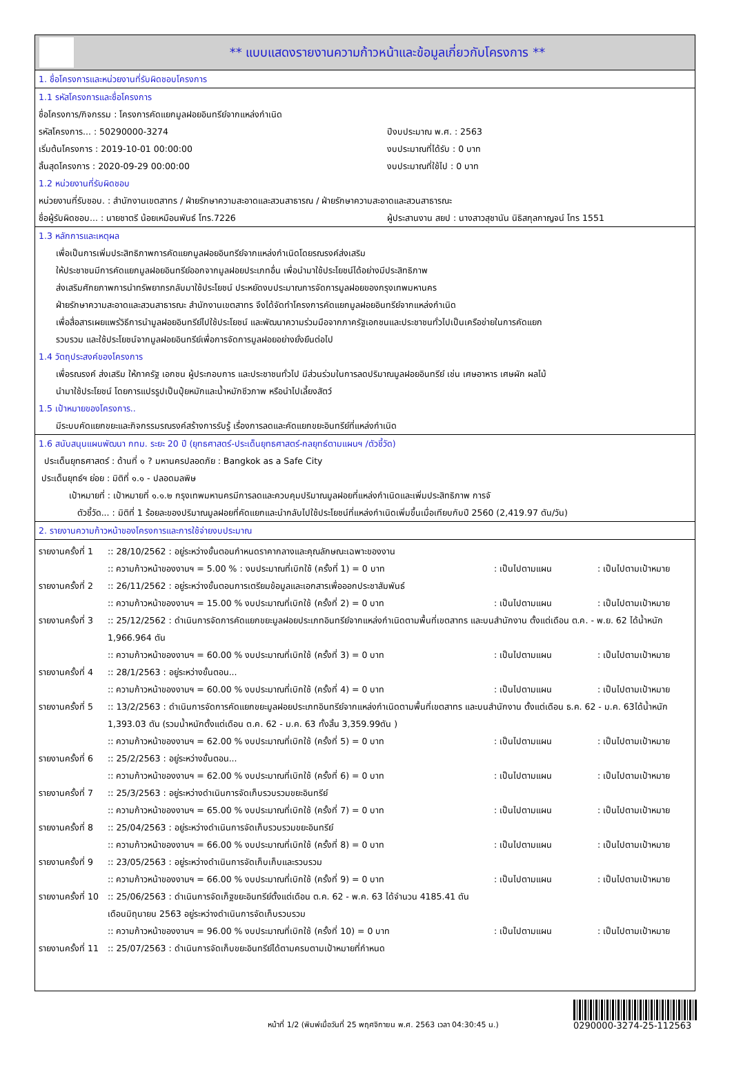** แบบแสดงรายงานความก้าวหน้าและข้อมูลเกี่ยวกับโครงการ **
1. ชื่อโครงการและหน่วยงานที่รับผิดชอบโครงการ
1.1 รหัสโครงการและชื่อโครงการ
ชื่อโครงการ/กิจกรรม : โครงการคัดแยกมูลฝอยอินทรีย์จากแหล่งกำเนิด
รหัสโครงการ... : 50290000-3274 ปีงบประมาณ พ.ศ. : 2563
เริ่มต้นโครงการ : 2019-10-01 00:00:00 งบประมาณที่ได้รับ : 0 บาท
สิ้นสุดโครงการ : 2020-09-29 00:00:00 งบประมาณที่ใช้ไป : 0 บาท
1.2 หน่วยงานที่รับผิดชอบ
หน่วยงานที่รับชอบ. : สำนักงานเขตสาทร / ฝ่ายรักษาความสะอาดและสวนสาธารณ / ฝ่ายรักษาความสะอาดและสวนสาธารณะ
ชื่อผู้รับผิดชอบ... : นายชาตรี น้อยเหมือนพันธ์ โทร.7226 ผู้ประสานงาน สยป : นางสาวสุชานัน นิธิสกุลกาญจน์ โทร 1551
1.3 หลักการและเหตุผล
เพื่อเป็นการเพิ่มประสิทธิภาพการคัดแยกมูลฝอยอินทรีย์จากแหล่งกำเนิดโดยรณรงค์ส่งเสริม
ให้ประชาชนมีการคัดแยกมูลฝอยอินทรีย์ออกจากมูลฝอยประเภทอื่น เพื่อนำมาใช้ประโยชน์ได้อย่างมีประสิทธิภาพ
ส่งเสริมศักยภาพการนำทรัพยากรกลับมาใช้ประโยชน์ ประหยัดงบประมาณการจัดการมูลฝอยของกรุงเทพมหานคร
ฝ่ายรักษาความสะอาดและสวนสาธารณะ สำนักงานเขตสาทร จึงได้จัดทำโครงการคัดแยกมูลฝอยอินทรีย์จากแหล่งกำเนิด
เพื่อสื่อสารเผยแพร่วิธีการนำมูลฝอยอินทรีย์ไปใช้ประโยชน์ และพัฒนาความร่วมมือจากภาครัฐเอกชนและประชาชนทั่วไปเป็นเครือข่ายในการคัดแยก
รวบรวม และใช้ประโยชน์จากมูลฝอยอินทรีย์เพื่อการจัดการมูลฝอยอย่างยั่งยืนต่อไป
1.4 วัตถุประสงค์ของโครงการ
เพื่อรณรงค์ ส่งเสริม ให้ภาครัฐ เอกชน ผู้ประกอบการ และประชาชนทั่วไป มีส่วนร่วมในการลดปริมาณมูลฝอยอินทรีย์ เช่น เศษอาหาร เศษผัก ผลไม้
นำมาใช้ประโยชน์ โดยการแปรรูปเป็นปุ๋ยหมักและน้ำหมักชีวภาพ หรือนำไปเลี้ยงสัตว์
1.5 เป้าหมายของโครงการ..
มีระบบคัดแยกขยะและกิจกรรมรณรงค์สร้างการรับรู้ เรื่องการลดและคัดแยกขยะอินทรีย์ที่แหล่งกำเนิด
1.6 สนับสนุนแผนพัฒนา กทม. ระยะ 20 ปี (ยุทธศาสตร์-ประเด็นยุทธศาสตร์-กลยุทธ์ตามแผนฯ /ตัวชี้วัด)
ประเด็นยุทธศาสตร์ : ด้านที่ ๑ ? มหานครปลอดภัย : Bangkok as a Safe City
ประเด็นยุทธ์ฯ ย่อย : มิติที่ ๑.๑ - ปลอดมลพิษ
เป้าหมายที่ : เป้าหมายที่ ๑.๑.๒ กรุงเทพมหานครมีการลดและควบคุมปริมาณมูลฝอยที่แหล่งกำเนิดและเพิ่มประสิทธิภาพ การจั
ตัวชี้วัด... : มิติที่ 1 ร้อยละของปริมาณมูลฝอยที่คัดแยกและนำกลับไปใช้ประโยชน์ที่แหล่งกำเนิดเพิ่มขึ้นเมื่อเทียบกับปี 2560 (2,419.97 ตัน/วัน)
2. รายงานความก้าวหน้าของโครงการและการใช้จ่ายงบประมาณ
รายงานครั้งที่ 1
:: 28/10/2562 : อยู่ระหว่างขั้นตอนกำหนดราคากลางและคุณลักษณะเฉพาะของงาน
:: ความก้าวหน้าของงานฯ = 5.00 % : งบประมาณที่เบิกใช้ (ครั้งที่ 1) = 0 บาท: เป็นไปตามแผน: เป็นไปตามเป้าหมาย
รายงานครั้งที่ 2
:: 26/11/2562 : อยู่ระหว่างขั้นตอนการเตรียมข้อมูลและเอกสารเพื่อออกประชาสัมพันธ์
:: ความก้าวหน้าของงานฯ = 15.00 % งบประมาณที่เบิกใช้ (ครั้งที่ 2) = 0 บาท: เป็นไปตามแผน: เป็นไปตามเป้าหมาย
รายงานครั้งที่ 3
:: 25/12/2562 : ดำเนินการจัดการคัดแยกขยะมูลฝอยประเภทอินทรีย์จากแหล่งกำเนิดตามพื้นที่เขตสาทร และบนสำนักงาน ตั้งแต่เดือน ต.ค. - พ.ย. 62 ได้น้ำหนัก 1,966.964 ตัน
:: ความก้าวหน้าของงานฯ = 60.00 % งบประมาณที่เบิกใช้ (ครั้งที่ 3) = 0 บาท: เป็นไปตามแผน: เป็นไปตามเป้าหมาย
รายงานครั้งที่ 4
:: 28/1/2563 : อยู่ระหว่างขั้นตอน...
:: ความก้าวหน้าของงานฯ = 60.00 % งบประมาณที่เบิกใช้ (ครั้งที่ 4) = 0 บาท: เป็นไปตามแผน: เป็นไปตามเป้าหมาย
รายงานครั้งที่ 5
:: 13/2/2563 : ดำเนินการจัดการคัดแยกขยะมูลฝอยประเภทอินทรีย์จากแหล่งกำเนิดตามพื้นที่เขตสาทร และบนสำนักงาน ตั้งแต่เดือน ธ.ค. 62 - ม.ค. 63ได้น้ำหนัก 1,393.03 ตัน (รวมน้ำหนักตั้งแต่เดือน ต.ค. 62 - ม.ค. 63 ทั้งสิ้น 3,359.99ตัน )
:: ความก้าวหน้าของงานฯ = 62.00 % งบประมาณที่เบิกใช้ (ครั้งที่ 5) = 0 บาท: เป็นไปตามแผน: เป็นไปตามเป้าหมาย
รายงานครั้งที่ 6
:: 25/2/2563 : อยู่ระหว่างขั้นตอน...
:: ความก้าวหน้าของงานฯ = 62.00 % งบประมาณที่เบิกใช้ (ครั้งที่ 6) = 0 บาท: เป็นไปตามแผน: เป็นไปตามเป้าหมาย
รายงานครั้งที่ 7
:: 25/3/2563 : อยู่ระหว่างดำเนินการจัดเก็บรวบรวมขยะอินทรีย์
:: ความก้าวหน้าของงานฯ = 65.00 % งบประมาณที่เบิกใช้ (ครั้งที่ 7) = 0 บาท: เป็นไปตามแผน: เป็นไปตามเป้าหมาย
รายงานครั้งที่ 8
:: 25/04/2563 : อยู่ระหว่างดำเนินการจัดเก็บรวบรวมขยะอินทรีย์
:: ความก้าวหน้าของงานฯ = 66.00 % งบประมาณที่เบิกใช้ (ครั้งที่ 8) = 0 บาท: เป็นไปตามแผน: เป็นไปตามเป้าหมาย
รายงานครั้งที่ 9
:: 23/05/2563 : อยู่ระหว่างดำเนินการจัดเก็บเก็บและรวบรวม
:: ความก้าวหน้าของงานฯ = 66.00 % งบประมาณที่เบิกใช้ (ครั้งที่ 9) = 0 บาท: เป็นไปตามแผน: เป็นไปตามเป้าหมาย
รายงานครั้งที่ 10
:: 25/06/2563 : ดำเนินการจัดเก็ฐขยะอินทรีย์ตั้งแต่เดือน ต.ค. 62 - พ.ค. 63 ได้จำนวน 4185.41 ตัน
เดือนมิถุนายน 2563 อยู่ระหว่างดำเนินการจัดเก็บรวบรวม
:: ความก้าวหน้าของงานฯ = 96.00 % งบประมาณที่เบิกใช้ (ครั้งที่ 10) = 0 บาท: เป็นไปตามแผน: เป็นไปตามเป้าหมาย
รายงานครั้งที่ 11
:: 25/07/2563 : ดำเนินการจัดเก็บขยะอินทรีย์ได้ตามครบตามเป้าหมายที่กำหนด
หน้าที่ 1/2 (พิมพ์เมื่อวันที่ 25 พฤศจิกายน พ.ศ. 2563 เวลา 04:30:45 น.)
0290000-3274-25-112563